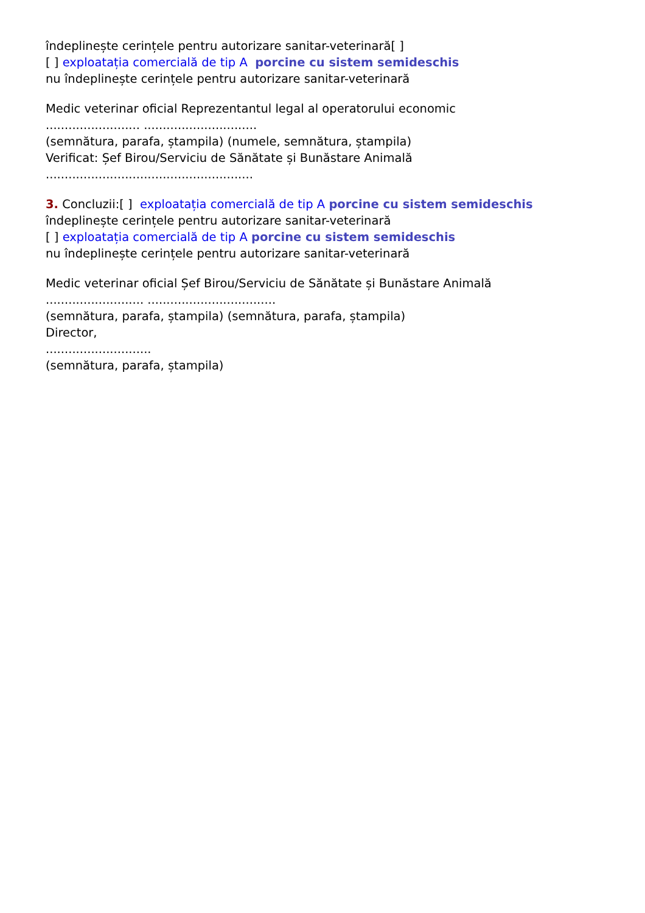îndeplinește cerințele pentru autorizare sanitar-veterinară[ ]
[ ] exploatația comercială de tip A porcine cu sistem semideschis
nu îndeplinește cerințele pentru autorizare sanitar-veterinară
Medic veterinar oficial Reprezentantul legal al operatorului economic
......................... ..............................
(semnătura, parafa, ștampila) (numele, semnătura, ștampila)
Verificat: Șef Birou/Serviciu de Sănătate și Bunăstare Animală
.......................................................
3. Concluzii:[ ] exploatația comercială de tip A porcine cu sistem semideschis
îndeplinește cerințele pentru autorizare sanitar-veterinară
[ ] exploatația comercială de tip A porcine cu sistem semideschis
nu îndeplinește cerințele pentru autorizare sanitar-veterinară
Medic veterinar oficial Șef Birou/Serviciu de Sănătate și Bunăstare Animală
.......................... ..................................
(semnătura, parafa, ștampila) (semnătura, parafa, ștampila)
Director,
............................
(semnătura, parafa, ștampila)